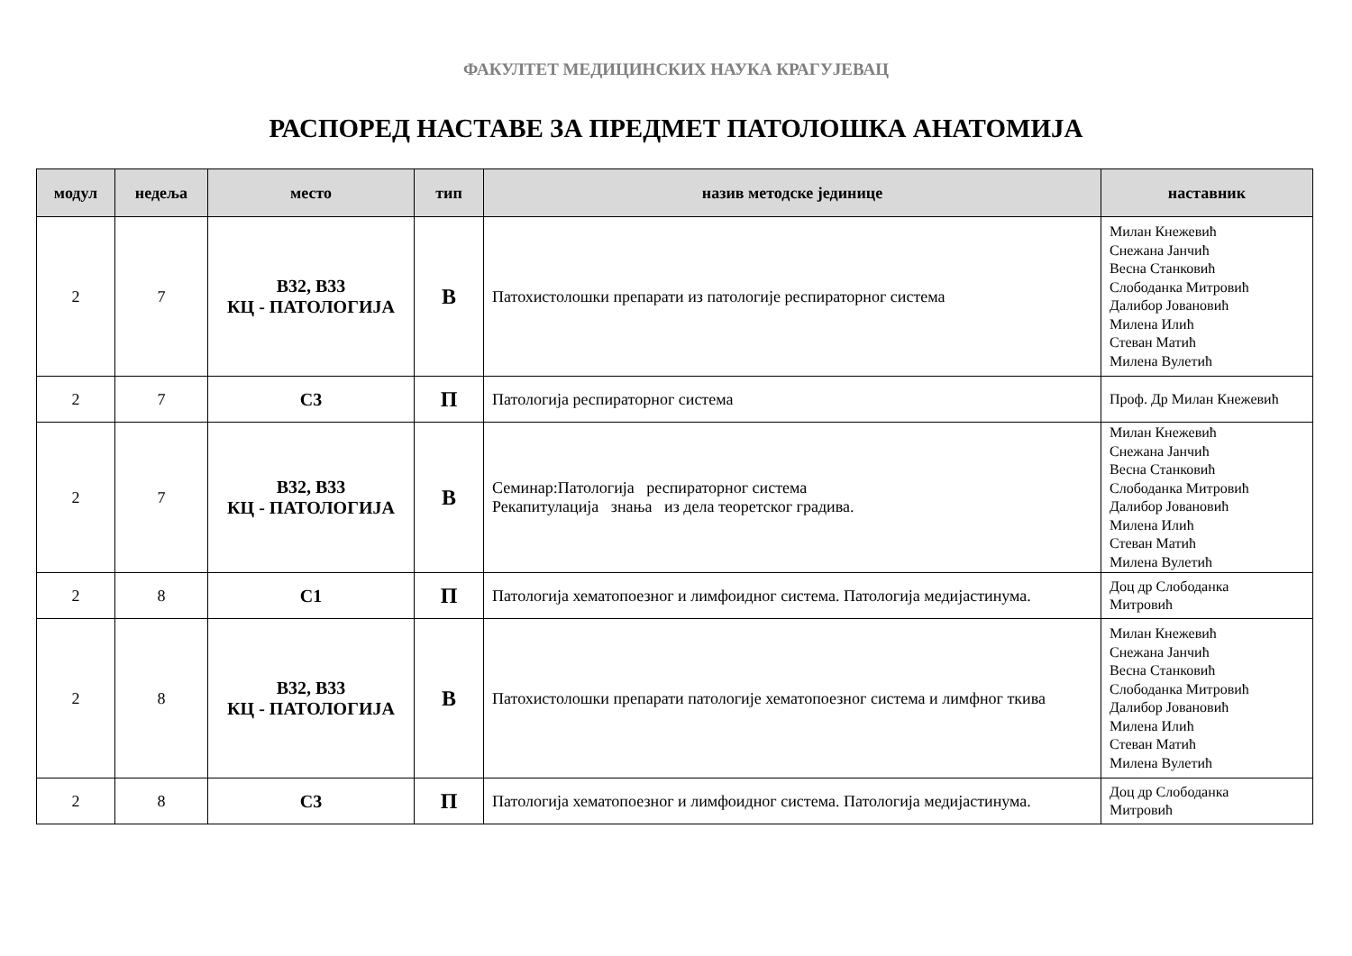ФАКУЛТЕТ МЕДИЦИНСКИХ НАУКА КРАГУЈЕВАЦ
РАСПОРЕД НАСТАВЕ ЗА ПРЕДМЕТ ПАТОЛОШКА АНАТОМИЈА
| модул | недеља | место | тип | назив методске јединице | наставник |
| --- | --- | --- | --- | --- | --- |
| 2 | 7 | B32, B33 КЦ - ПАТОЛОГИЈА | В | Патохистолошки препарати из патологије респираторног система | Милан Кнежевић Снежана Јанчић Весна Станковић Слободанка Митровић Далибор Јовановић Милена Илић Стеван Матић Милена Вулетић |
| 2 | 7 | C3 | П | Патологија респираторног система | Проф. Др Милан Кнежевић |
| 2 | 7 | B32, B33 КЦ - ПАТОЛОГИЈА | В | Семинар:Патологија респираторног система Рекапитулација знања из дела теоретског градива. | Милан Кнежевић Снежана Јанчић Весна Станковић Слободанка Митровић Далибор Јовановић Милена Илић Стеван Матић Милена Вулетић |
| 2 | 8 | C1 | П | Патологија хематопоезног и лимфоидног система. Патологија медијастинума. | Доц др Слободанка Митровић |
| 2 | 8 | B32, B33 КЦ - ПАТОЛОГИЈА | В | Патохистолошки препарати патологије хематопоезног система и лимфног ткива | Милан Кнежевић Снежана Јанчић Весна Станковић Слободанка Митровић Далибор Јовановић Милена Илић Стеван Матић Милена Вулетић |
| 2 | 8 | C3 | П | Патологија хематопоезног и лимфоидног система. Патологија медијастинума. | Доц др Слободанка Митровић |